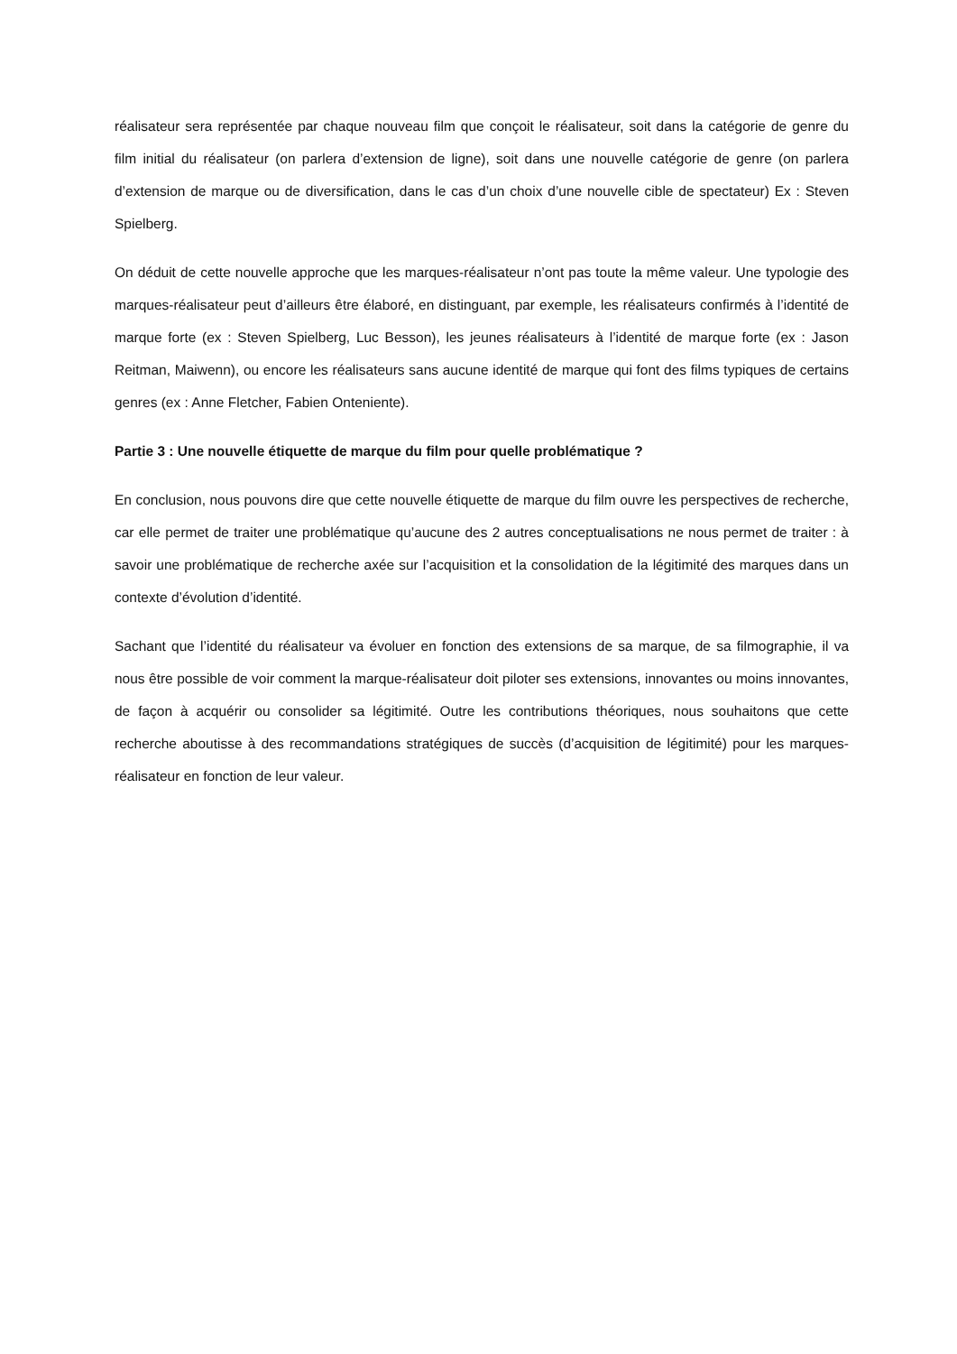réalisateur sera représentée par chaque nouveau film que conçoit le réalisateur, soit dans la catégorie de genre du film initial du réalisateur (on parlera d’extension de ligne), soit dans une nouvelle catégorie de genre (on parlera d’extension de marque ou de diversification, dans le cas d’un choix d’une nouvelle cible de spectateur) Ex : Steven Spielberg.
On déduit de cette nouvelle approche que les marques-réalisateur n’ont pas toute la même valeur. Une typologie des marques-réalisateur peut d’ailleurs être élaboré, en distinguant, par exemple, les réalisateurs confirmés à l’identité de marque forte (ex : Steven Spielberg, Luc Besson), les jeunes réalisateurs à l’identité de marque forte (ex : Jason Reitman, Maiwenn), ou encore les réalisateurs sans aucune identité de marque qui font des films typiques de certains genres (ex : Anne Fletcher, Fabien Onteniente).
Partie 3 : Une nouvelle étiquette de marque du film pour quelle problématique ?
En conclusion, nous pouvons dire que cette nouvelle étiquette de marque du film ouvre les perspectives de recherche, car elle permet de traiter une problématique qu’aucune des 2 autres conceptualisations ne nous permet de traiter : à savoir une problématique de recherche axée sur l’acquisition et la consolidation de la légitimité des marques dans un contexte d’évolution d’identité.
Sachant que l’identité du réalisateur va évoluer en fonction des extensions de sa marque, de sa filmographie, il va nous être possible de voir comment la marque-réalisateur doit piloter ses extensions, innovantes ou moins innovantes, de façon à acquérir ou consolider sa légitimité. Outre les contributions théoriques, nous souhaitons que cette recherche aboutisse à des recommandations stratégiques de succès (d’acquisition de légitimité) pour les marques-réalisateur en fonction de leur valeur.